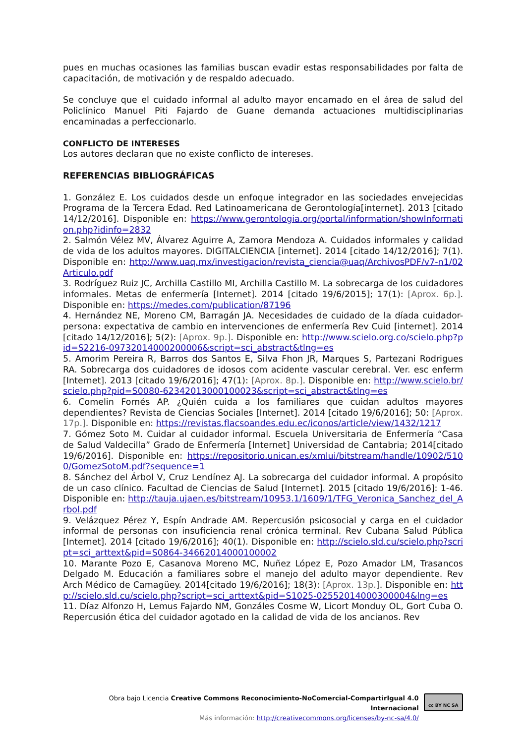pues en muchas ocasiones las familias buscan evadir estas responsabilidades por falta de capacitación, de motivación y de respaldo adecuado.
Se concluye que el cuidado informal al adulto mayor encamado en el área de salud del Policlínico Manuel Piti Fajardo de Guane demanda actuaciones multidisciplinarias encaminadas a perfeccionarlo.
CONFLICTO DE INTERESES
Los autores declaran que no existe conflicto de intereses.
REFERENCIAS BIBLIOGRÁFICAS
1. González E. Los cuidados desde un enfoque integrador en las sociedades envejecidas Programa de la Tercera Edad. Red Latinoamericana de Gerontología[internet]. 2013 [citado 14/12/2016]. Disponible en: https://www.gerontologia.org/portal/information/showInformation.php?idinfo=2832
2. Salmón Vélez MV, Álvarez Aguirre A, Zamora Mendoza A. Cuidados informales y calidad de vida de los adultos mayores. DIGITALCIENCIA [internet]. 2014 [citado 14/12/2016]; 7(1). Disponible en: http://www.uaq.mx/investigacion/revista_ciencia@uaq/ArchivosPDF/v7-n1/02Articulo.pdf
3. Rodríguez Ruiz JC, Archilla Castillo MI, Archilla Castillo M. La sobrecarga de los cuidadores informales. Metas de enfermería [Internet]. 2014 [citado 19/6/2015]; 17(1): [Aprox. 6p.]. Disponible en: https://medes.com/publication/87196
4. Hernández NE, Moreno CM, Barragán JA. Necesidades de cuidado de la díada cuidador-persona: expectativa de cambio en intervenciones de enfermería Rev Cuid [internet]. 2014 [citado 14/12/2016]; 5(2): [Aprox. 9p.]. Disponible en: http://www.scielo.org.co/scielo.php?pid=S2216-09732014000200006&script=sci_abstract&tlng=es
5. Amorim Pereira R, Barros dos Santos E, Silva Fhon JR, Marques S, Partezani Rodrigues RA. Sobrecarga dos cuidadores de idosos com acidente vascular cerebral. Ver. esc enferm [Internet]. 2013 [citado 19/6/2016]; 47(1): [Aprox. 8p.]. Disponible en: http://www.scielo.br/scielo.php?pid=S0080-62342013000100023&script=sci_abstract&tlng=es
6. Comelin Fornés AP. ¿Quién cuida a los familiares que cuidan adultos mayores dependientes? Revista de Ciencias Sociales [Internet]. 2014 [citado 19/6/2016]; 50: [Aprox. 17p.]. Disponible en: https://revistas.flacsoandes.edu.ec/iconos/article/view/1432/1217
7. Gómez Soto M. Cuidar al cuidador informal. Escuela Universitaria de Enfermería “Casa de Salud Valdecilla” Grado de Enfermería [Internet] Universidad de Cantabria; 2014[citado 19/6/2016]. Disponible en: https://repositorio.unican.es/xmlui/bitstream/handle/10902/5100/GomezSotoM.pdf?sequence=1
8. Sánchez del Árbol V, Cruz Lendínez AJ. La sobrecarga del cuidador informal. A propósito de un caso clínico. Facultad de Ciencias de Salud [Internet]. 2015 [citado 19/6/2016]: 1-46. Disponible en: http://tauja.ujaen.es/bitstream/10953.1/1609/1/TFG_Veronica_Sanchez_del_Arbol.pdf
9. Velázquez Pérez Y, Espín Andrade AM. Repercusión psicosocial y carga en el cuidador informal de personas con insuficiencia renal crónica terminal. Rev Cubana Salud Pública [Internet]. 2014 [citado 19/6/2016]; 40(1). Disponible en: http://scielo.sld.cu/scielo.php?script=sci_arttext&pid=S0864-34662014000100002
10. Marante Pozo E, Casanova Moreno MC, Nuñez López E, Pozo Amador LM, Trasancos Delgado M. Educación a familiares sobre el manejo del adulto mayor dependiente. Rev Arch Médico de Camagüey. 2014[citado 19/6/2016]; 18(3): [Aprox. 13p.]. Disponible en: http://scielo.sld.cu/scielo.php?script=sci_arttext&pid=S1025-02552014000300004&lng=es
11. Díaz Alfonzo H, Lemus Fajardo NM, Gonzáles Cosme W, Licort Monduy OL, Gort Cuba O. Repercusión ética del cuidador agotado en la calidad de vida de los ancianos. Rev
Obra bajo Licencia Creative Commons Reconocimiento-NoComercial-CompartirIgual 4.0 Internacional
Más información: http://creativecommons.org/licenses/by-nc-sa/4.0/
cc BY NC SA